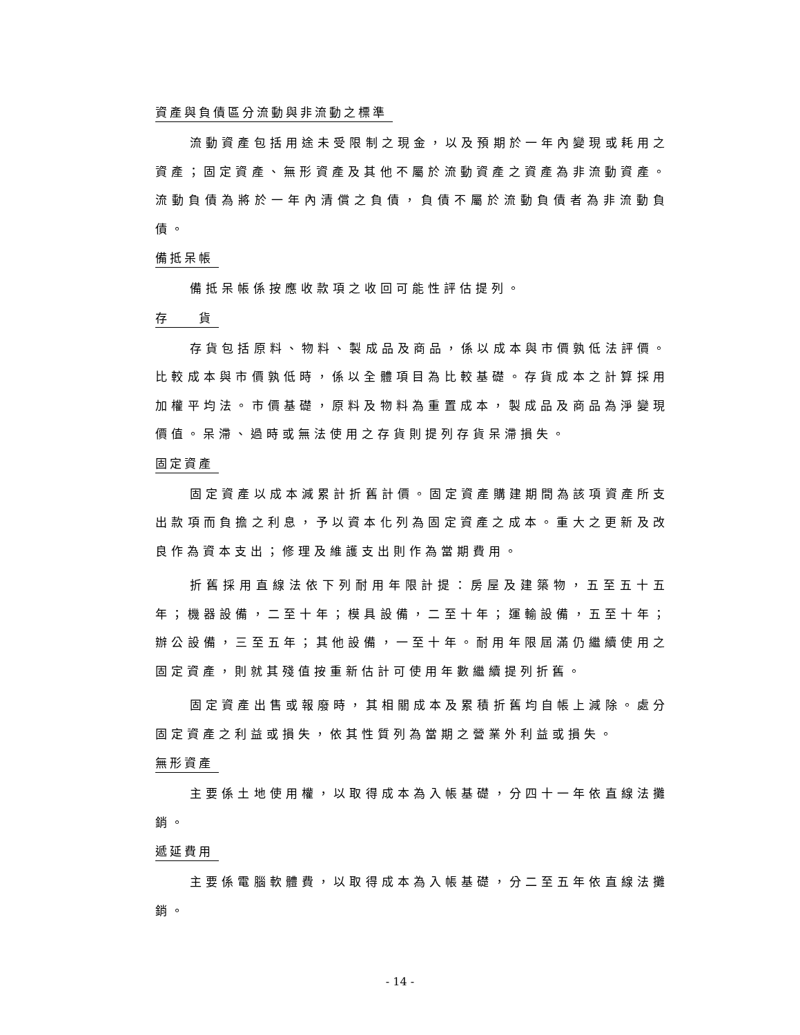資產與負債區分流動與非流動之標準
流動資產包括用途未受限制之現金，以及預期於一年內變現或耗用之資產；固定資產、無形資產及其他不屬於流動資產之資產為非流動資產。流動負債為將於一年內清償之負債，負債不屬於流動負債者為非流動負債。
備抵呆帳
備抵呆帳係按應收款項之收回可能性評估提列。
存　　貨
存貨包括原料、物料、製成品及商品，係以成本與市價孰低法評價。比較成本與市價孰低時，係以全體項目為比較基礎。存貨成本之計算採用加權平均法。市價基礎，原料及物料為重置成本，製成品及商品為淨變現價值。呆滯、過時或無法使用之存貨則提列存貨呆滯損失。
固定資產
固定資產以成本減累計折舊計價。固定資產購建期間為該項資產所支出款項而負擔之利息，予以資本化列為固定資產之成本。重大之更新及改良作為資本支出；修理及維護支出則作為當期費用。
折舊採用直線法依下列耐用年限計提：房屋及建築物，五至五十五年；機器設備，二至十年；模具設備，二至十年；運輸設備，五至十年；辦公設備，三至五年；其他設備，一至十年。耐用年限屆滿仍繼續使用之固定資產，則就其殘值按重新估計可使用年數繼續提列折舊。
固定資產出售或報廢時，其相關成本及累積折舊均自帳上減除。處分固定資產之利益或損失，依其性質列為當期之營業外利益或損失。
無形資產
主要係土地使用權，以取得成本為入帳基礎，分四十一年依直線法攤銷。
遞延費用
主要係電腦軟體費，以取得成本為入帳基礎，分二至五年依直線法攤銷。
- 14 -